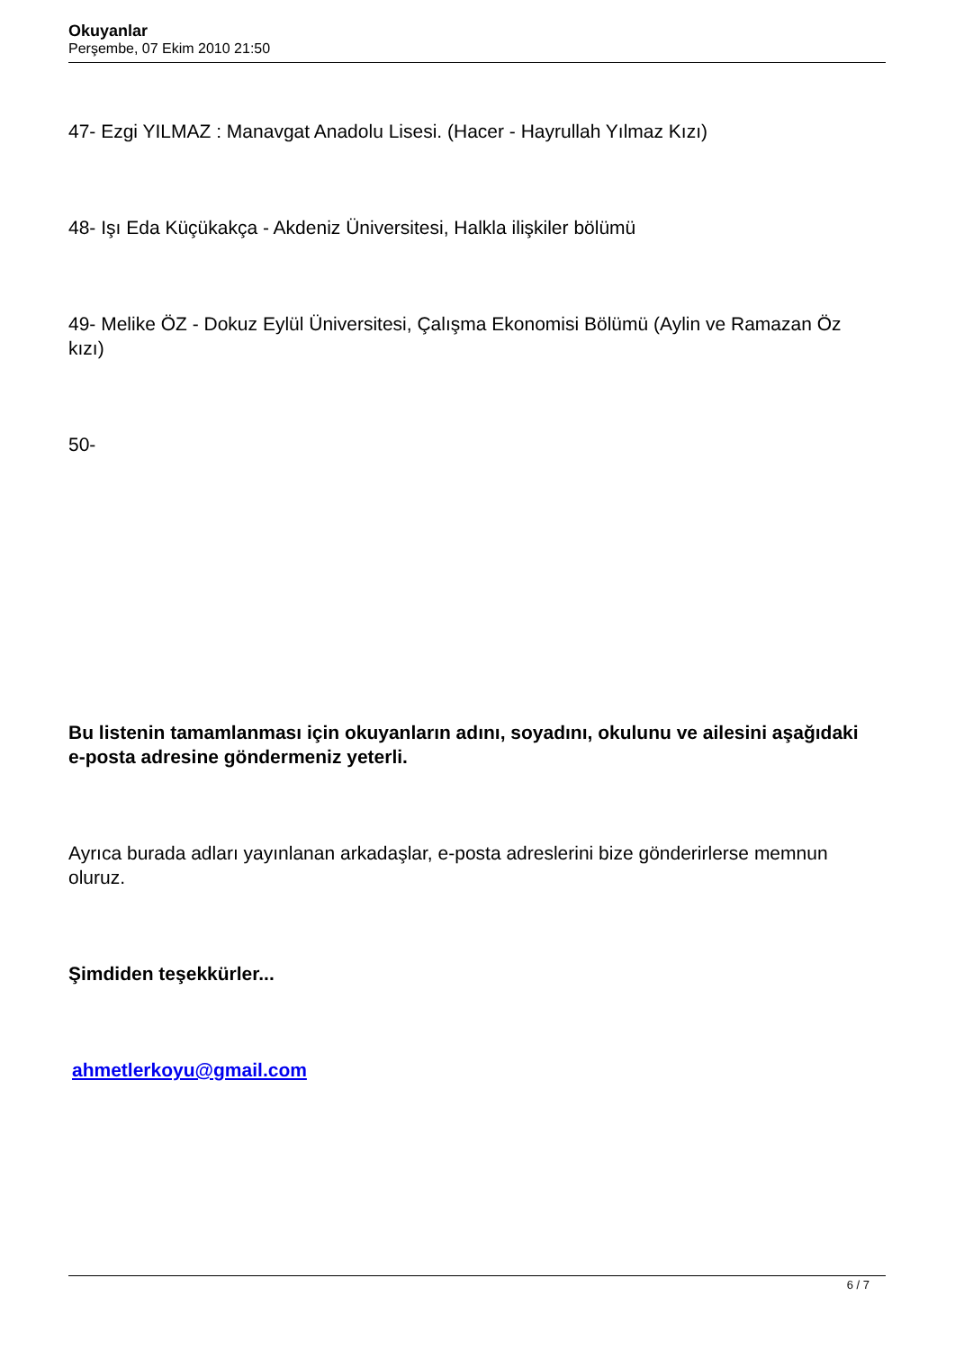Okuyanlar
Perşembe, 07 Ekim 2010 21:50
47- Ezgi YILMAZ : Manavgat Anadolu Lisesi. (Hacer - Hayrullah Yılmaz Kızı)
48- Işı Eda Küçükakça - Akdeniz Üniversitesi, Halkla ilişkiler bölümü
49- Melike ÖZ - Dokuz Eylül Üniversitesi, Çalışma Ekonomisi Bölümü (Aylin ve Ramazan Öz kızı)
50-
Bu listenin tamamlanması için okuyanların adını, soyadını, okulunu ve ailesini aşağıdaki e-posta adresine göndermeniz yeterli.
Ayrıca burada adları yayınlanan arkadaşlar, e-posta adreslerini bize gönderirlerse memnun oluruz.
Şimdiden teşekkürler...
ahmetlerkoyu@gmail.com
6 / 7